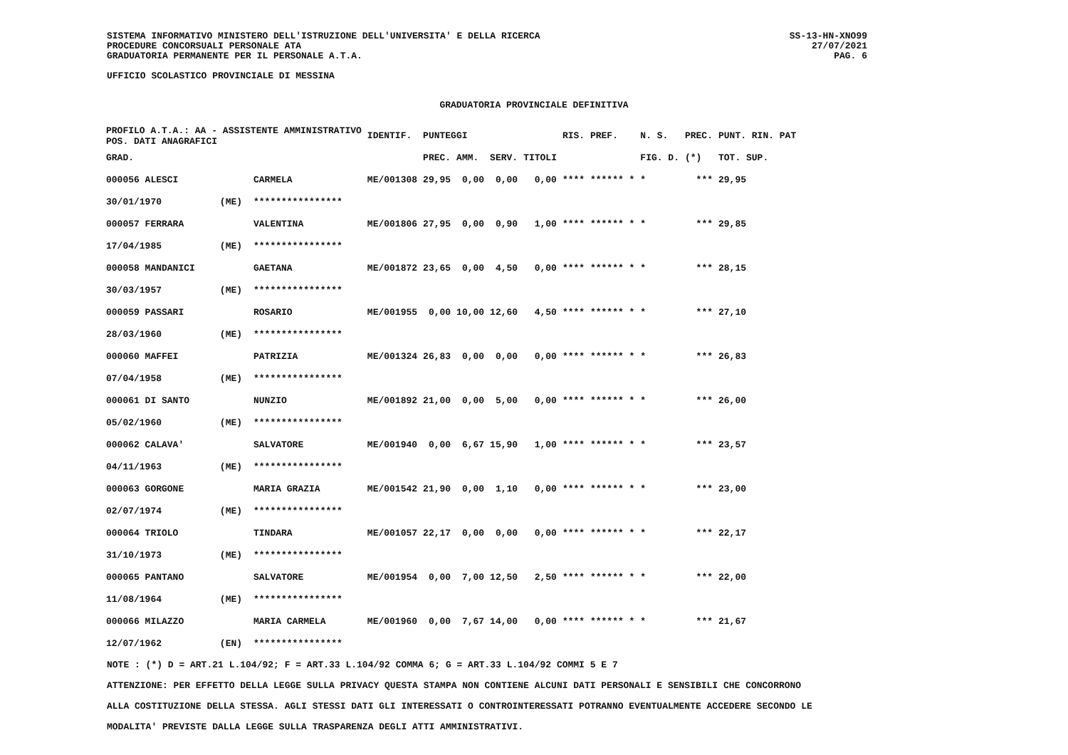SISTEMA INFORMATIVO MINISTERO DELL'ISTRUZIONE DELL'UNIVERSITA' E DELLA RICERCA
PROCEDURE CONCORSUALI PERSONALE ATA
GRADUATORIA PERMANENTE PER IL PERSONALE A.T.A.
UFFICIO SCOLASTICO PROVINCIALE DI MESSINA
SS-13-HN-XNO99
27/07/2021
PAG. 6
GRADUATORIA PROVINCIALE DEFINITIVA
| PROFILO A.T.A.: AA - ASSISTENTE AMMINISTRATIVO POS. DATI ANAGRAFICI | | | IDENTIF. | PUNTEGGI | | | | RIS. PREF. | N. S. | PREC. | PUNT. RIN. PAT |
| --- | --- | --- | --- | --- | --- | --- | --- | --- | --- | --- | --- |
| GRAD. | | | | PREC. | AMM. | SERV. | TITOLI | | FIG. D. | (*) | TOT. SUP. |
| 000056 ALESCI | | CARMELA | ME/001308 | 29,95 | 0,00 | 0,00 | 0,00 | **** ****** * | * | *** | 29,95 |
| 30/01/1970 | (ME) | **************** | | | | | | | | | |
| 000057 FERRARA | | VALENTINA | ME/001806 | 27,95 | 0,00 | 0,90 | 1,00 | **** ****** * | * | *** | 29,85 |
| 17/04/1985 | (ME) | **************** | | | | | | | | | |
| 000058 MANDANICI | | GAETANA | ME/001872 | 23,65 | 0,00 | 4,50 | 0,00 | **** ****** * | * | *** | 28,15 |
| 30/03/1957 | (ME) | **************** | | | | | | | | | |
| 000059 PASSARI | | ROSARIO | ME/001955 | 0,00 | 10,00 | 12,60 | 4,50 | **** ****** * | * | *** | 27,10 |
| 28/03/1960 | (ME) | **************** | | | | | | | | | |
| 000060 MAFFEI | | PATRIZIA | ME/001324 | 26,83 | 0,00 | 0,00 | 0,00 | **** ****** * | * | *** | 26,83 |
| 07/04/1958 | (ME) | **************** | | | | | | | | | |
| 000061 DI SANTO | | NUNZIO | ME/001892 | 21,00 | 0,00 | 5,00 | 0,00 | **** ****** * | * | *** | 26,00 |
| 05/02/1960 | (ME) | **************** | | | | | | | | | |
| 000062 CALAVA' | | SALVATORE | ME/001940 | 0,00 | 6,67 | 15,90 | 1,00 | **** ****** * | * | *** | 23,57 |
| 04/11/1963 | (ME) | **************** | | | | | | | | | |
| 000063 GORGONE | | MARIA GRAZIA | ME/001542 | 21,90 | 0,00 | 1,10 | 0,00 | **** ****** * | * | *** | 23,00 |
| 02/07/1974 | (ME) | **************** | | | | | | | | | |
| 000064 TRIOLO | | TINDARA | ME/001057 | 22,17 | 0,00 | 0,00 | 0,00 | **** ****** * | * | *** | 22,17 |
| 31/10/1973 | (ME) | **************** | | | | | | | | | |
| 000065 PANTANO | | SALVATORE | ME/001954 | 0,00 | 7,00 | 12,50 | 2,50 | **** ****** * | * | *** | 22,00 |
| 11/08/1964 | (ME) | **************** | | | | | | | | | |
| 000066 MILAZZO | | MARIA CARMELA | ME/001960 | 0,00 | 7,67 | 14,00 | 0,00 | **** ****** * | * | *** | 21,67 |
| 12/07/1962 | (EN) | **************** | | | | | | | | | |
NOTE : (*) D = ART.21 L.104/92; F = ART.33 L.104/92 COMMA 6; G = ART.33 L.104/92 COMMI 5 E 7
ATTENZIONE: PER EFFETTO DELLA LEGGE SULLA PRIVACY QUESTA STAMPA NON CONTIENE ALCUNI DATI PERSONALI E SENSIBILI CHE CONCORRONO
ALLA COSTITUZIONE DELLA STESSA. AGLI STESSI DATI GLI INTERESSATI O CONTROINTERESSATI POTRANNO EVENTUALMENTE ACCEDERE SECONDO LE
MODALITA' PREVISTE DALLA LEGGE SULLA TRASPARENZA DEGLI ATTI AMMINISTRATIVI.